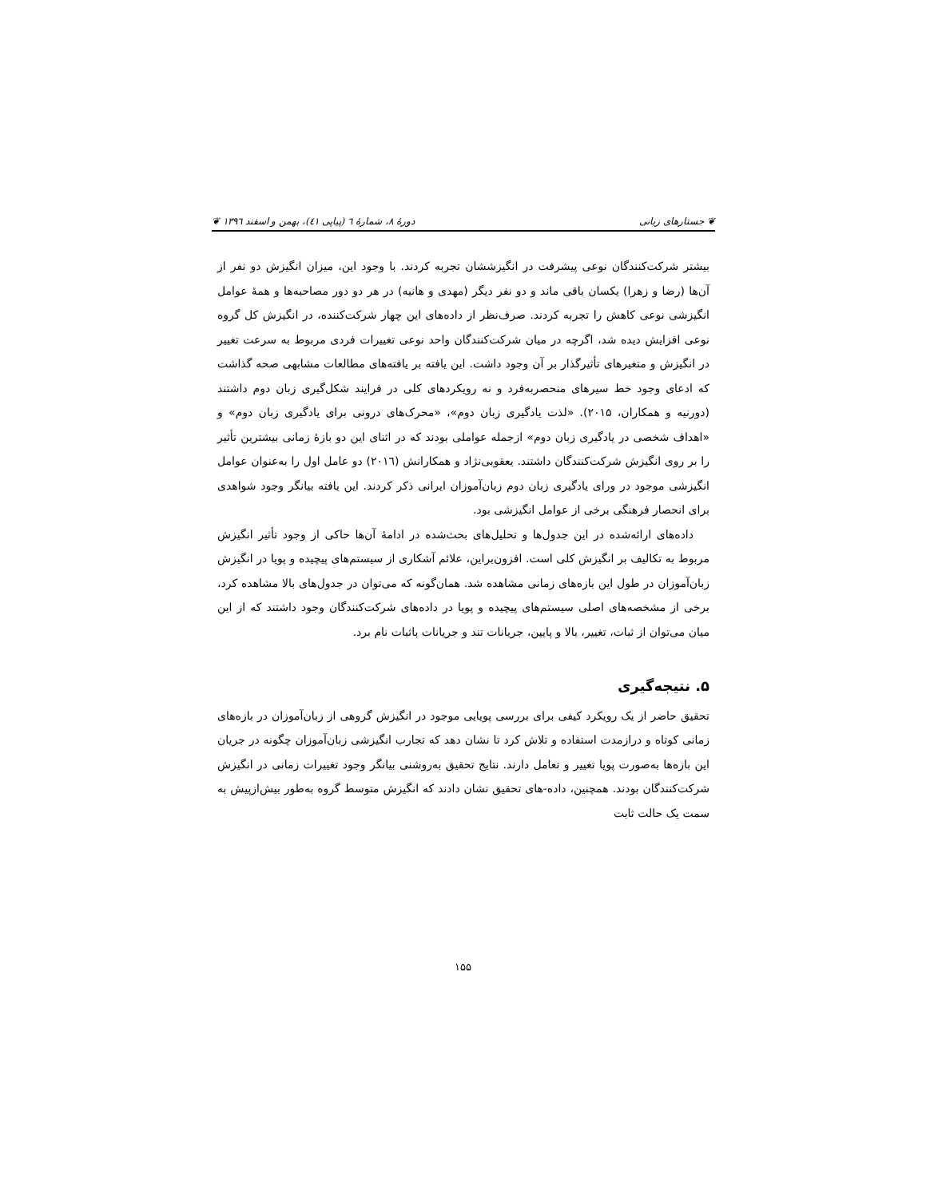❦ جستارهای زبانی دورهٔ ۸، شمارهٔ ٦ (پیاپی ٤١)، بهمن و اسفند ١٣٩٦ ❦
بیشتر شرکت‌کنندگان نوعی پیشرفت در انگیزششان تجربه کردند. با وجود این، میزان انگیزش دو نفر از آن‌ها (رضا و زهرا) یکسان باقی ماند و دو نفر دیگر (مهدی و هانیه) در هر دو دور مصاحبه‌ها و همهٔ عوامل انگیزشی نوعی کاهش را تجربه کردند. صرف‌نظر از داده‌های این چهار شرکت‌کننده، در انگیزش کل گروه نوعی افزایش دیده شد، اگرچه در میان شرکت‌کنندگان واحد نوعی تغییرات فردی مربوط به سرعت تغییر در انگیزش و متغیرهای تأثیرگذار بر آن وجود داشت. این یافته بر یافته‌های مطالعات مشابهی صحه گذاشت که ادعای وجود خط سیرهای منحصربه‌فرد و نه رویکردهای کلی در فرایند شکل‌گیری زبان دوم داشتند (دورنیه و همکاران، ۲۰۱۵). «لذت یادگیری زبان دوم»، «محرک‌های درونی برای یادگیری زبان دوم» و «اهداف شخصی در یادگیری زبان دوم» ازجمله عواملی بودند که در اثنای این دو بازهٔ زمانی بیشترین تأثیر را بر روی انگیزش شرکت‌کنندگان داشتند. یعقوبی‌نژاد و همکارانش (۲۰۱٦) دو عامل اول را به‌عنوان عوامل انگیزشی موجود در ورای یادگیری زبان دوم زبان‌آموزان ایرانی ذکر کردند. این یافته بیانگر وجود شواهدی برای انحصار فرهنگی برخی از عوامل انگیزشی بود.
داده‌های ارائه‌شده در این جدول‌ها و تحلیل‌های بحث‌شده در ادامهٔ آن‌ها حاکی از وجود تأثیر انگیزش مربوط به تکالیف بر انگیزش کلی است. افزون‌براین، علائم آشکاری از سیستم‌های پیچیده و پویا در انگیزش زبان‌آموزان در طول این بازه‌های زمانی مشاهده شد. همان‌گونه که می‌توان در جدول‌های بالا مشاهده کرد، برخی از مشخصه‌های اصلی سیستم‌های پیچیده و پویا در داده‌های شرکت‌کنندگان وجود داشتند که از این میان می‌توان از ثبات، تغییر، بالا و پایین، جریانات تند و جریانات باثبات نام برد.
۵. نتیجه‌گیری
تحقیق حاضر از یک رویکرد کیفی برای بررسی پویایی موجود در انگیزش گروهی از زبان‌آموزان در بازه‌های زمانی کوتاه و درازمدت استفاده و تلاش کرد تا نشان دهد که تجارب انگیزشی زبان‌آموزان چگونه در جریان این بازه‌ها به‌صورت پویا تغییر و تعامل دارند. نتایج تحقیق به‌روشنی بیانگر وجود تغییرات زمانی در انگیزش شرکت‌کنندگان بودند. همچنین، داده-های تحقیق نشان دادند که انگیزش متوسط گروه به‌طور بیش‌ازپیش به سمت یک حالت ثابت
۱۵۵